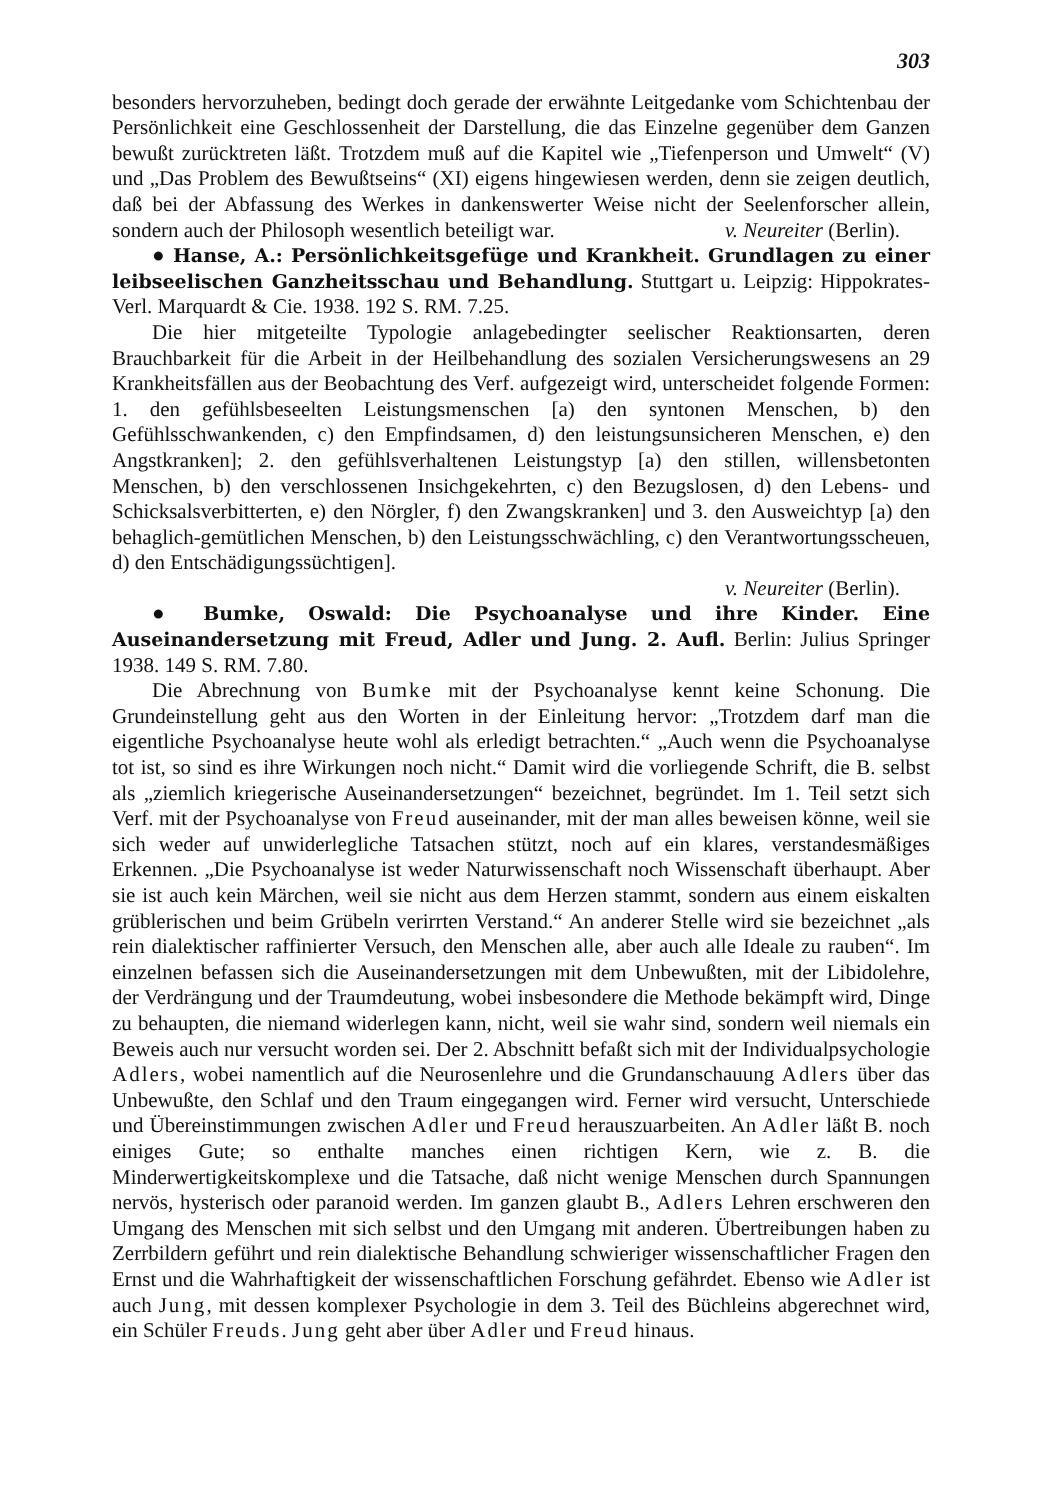303
besonders hervorzuheben, bedingt doch gerade der erwähnte Leitgedanke vom Schichtenbau der Persönlichkeit eine Geschlossenheit der Darstellung, die das Einzelne gegenüber dem Ganzen bewußt zurücktreten läßt. Trotzdem muß auf die Kapitel wie „Tiefenperson und Umwelt“ (V) und „Das Problem des Bewußtseins“ (XI) eigens hingewiesen werden, denn sie zeigen deutlich, daß bei der Abfassung des Werkes in dankenswerter Weise nicht der Seelenforscher allein, sondern auch der Philosoph wesentlich beteiligt war. v. Neureiter (Berlin).
● Hanse, A.: Persönlichkeitsgefüge und Krankheit. Grundlagen zu einer leibseelischen Ganzheitsschau und Behandlung. Stuttgart u. Leipzig: Hippokrates-Verl. Marquardt & Cie. 1938. 192 S. RM. 7.25.
Die hier mitgeteilte Typologie anlagebedingter seelischer Reaktionsarten, deren Brauchbarkeit für die Arbeit in der Heilbehandlung des sozialen Versicherungswesens an 29 Krankheitsfällen aus der Beobachtung des Verf. aufgezeigt wird, unterscheidet folgende Formen: 1. den gefühlsbeseelten Leistungsmenschen [a) den syntonen Menschen, b) den Gefühlsschwankenden, c) den Empfindsamen, d) den leistungsunsicheren Menschen, e) den Angstkranken]; 2. den gefühlsverhaltenen Leistungstyp [a) den stillen, willensbetonten Menschen, b) den verschlossenen Insichgekehrten, c) den Bezugslosen, d) den Lebens- und Schicksalsverbitterten, e) den Nörgler, f) den Zwangskranken] und 3. den Ausweichtyp [a) den behaglich-gemütlichen Menschen, b) den Leistungsschwächling, c) den Verantwortungsscheuen, d) den Entschädigungssüchtigen].
v. Neureiter (Berlin).
● Bumke, Oswald: Die Psychoanalyse und ihre Kinder. Eine Auseinandersetzung mit Freud, Adler und Jung. 2. Aufl. Berlin: Julius Springer 1938. 149 S. RM. 7.80.
Die Abrechnung von Bumke mit der Psychoanalyse kennt keine Schonung. Die Grundeinstellung geht aus den Worten in der Einleitung hervor: „Trotzdem darf man die eigentliche Psychoanalyse heute wohl als erledigt betrachten.“ „Auch wenn die Psychoanalyse tot ist, so sind es ihre Wirkungen noch nicht.“ Damit wird die vorliegende Schrift, die B. selbst als „ziemlich kriegerische Auseinandersetzungen“ bezeichnet, begründet. Im 1. Teil setzt sich Verf. mit der Psychoanalyse von Freud auseinander, mit der man alles beweisen könne, weil sie sich weder auf unwiderlegliche Tatsachen stützt, noch auf ein klares, verstandesmäßiges Erkennen. „Die Psychoanalyse ist weder Naturwissenschaft noch Wissenschaft überhaupt. Aber sie ist auch kein Märchen, weil sie nicht aus dem Herzen stammt, sondern aus einem eiskalten grüblerischen und beim Grübeln verirrten Verstand.“ An anderer Stelle wird sie bezeichnet „als rein dialektischer raffinierter Versuch, den Menschen alle, aber auch alle Ideale zu rauben“. Im einzelnen befassen sich die Auseinandersetzungen mit dem Unbewußten, mit der Libidolehre, der Verdrängung und der Traumdeutung, wobei insbesondere die Methode bekämpft wird, Dinge zu behaupten, die niemand widerlegen kann, nicht, weil sie wahr sind, sondern weil niemals ein Beweis auch nur versucht worden sei. Der 2. Abschnitt befaßt sich mit der Individualpsychologie Adlers, wobei namentlich auf die Neurosenlehre und die Grundanschauung Adlers über das Unbewußte, den Schlaf und den Traum eingegangen wird. Ferner wird versucht, Unterschiede und Übereinstimmungen zwischen Adler und Freud herauszuarbeiten. An Adler läßt B. noch einiges Gute; so enthalte manches einen richtigen Kern, wie z. B. die Minderwertigkeitskomplexe und die Tatsache, daß nicht wenige Menschen durch Spannungen nervös, hysterisch oder paranoid werden. Im ganzen glaubt B., Adlers Lehren erschweren den Umgang des Menschen mit sich selbst und den Umgang mit anderen. Übertreibungen haben zu Zerrbildern geführt und rein dialektische Behandlung schwieriger wissenschaftlicher Fragen den Ernst und die Wahrhaftigkeit der wissenschaftlichen Forschung gefährdet. Ebenso wie Adler ist auch Jung, mit dessen komplexer Psychologie in dem 3. Teil des Büchleins abgerechnet wird, ein Schüler Freuds. Jung geht aber über Adler und Freud hinaus.